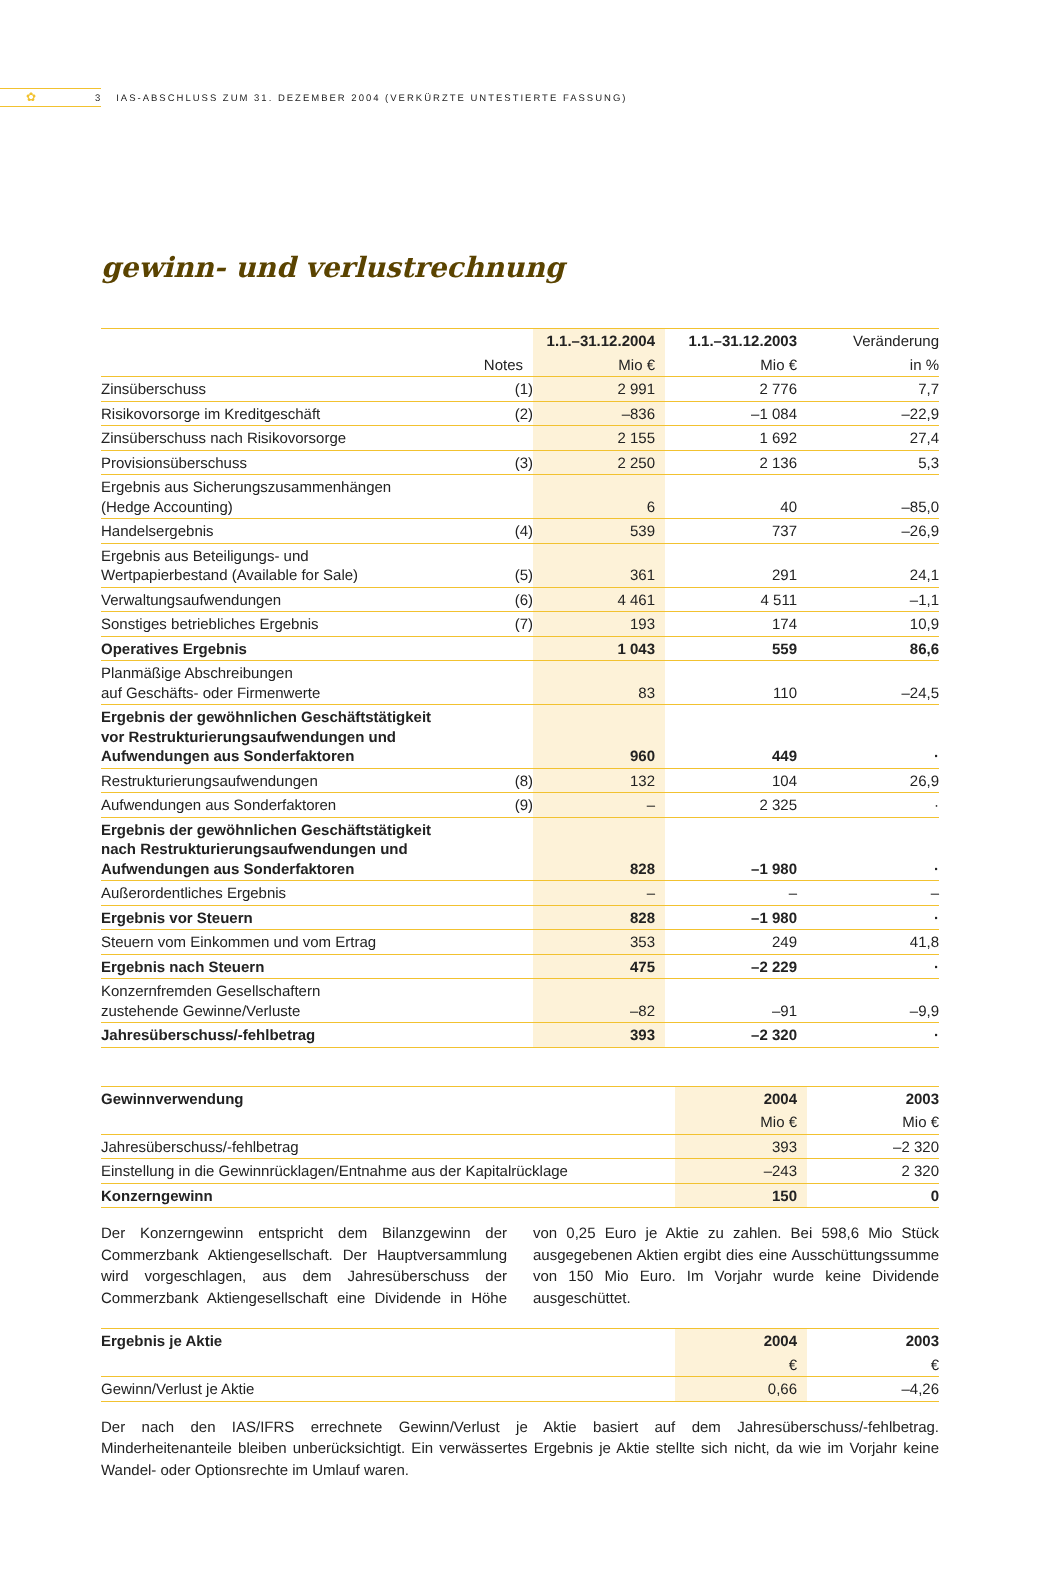✿
3 IAS-ABSCHLUSS ZUM 31. DEZEMBER 2004 (VERKÜRZTE UNTESTIERTE FASSUNG)
gewinn- und verlustrechnung
| | | 1.1.–31.12.2004 | 1.1.–31.12.2003 | Veränderung |
| --- | --- | --- | --- | --- |
| | Notes | Mio € | Mio € | in % |
| Zinsüberschuss | (1) | 2 991 | 2 776 | 7,7 |
| Risikovorsorge im Kreditgeschäft | (2) | –836 | –1 084 | –22,9 |
| Zinsüberschuss nach Risikovorsorge | | 2 155 | 1 692 | 27,4 |
| Provisionsüberschuss | (3) | 2 250 | 2 136 | 5,3 |
| Ergebnis aus Sicherungszusammenhängen (Hedge Accounting) | | 6 | 40 | –85,0 |
| Handelsergebnis | (4) | 539 | 737 | –26,9 |
| Ergebnis aus Beteiligungs- und Wertpapierbestand (Available for Sale) | (5) | 361 | 291 | 24,1 |
| Verwaltungsaufwendungen | (6) | 4 461 | 4 511 | –1,1 |
| Sonstiges betriebliches Ergebnis | (7) | 193 | 174 | 10,9 |
| Operatives Ergebnis | | 1 043 | 559 | 86,6 |
| Planmäßige Abschreibungen auf Geschäfts- oder Firmenwerte | | 83 | 110 | –24,5 |
| Ergebnis der gewöhnlichen Geschäftstätigkeit vor Restrukturierungsaufwendungen und Aufwendungen aus Sonderfaktoren | | 960 | 449 | · |
| Restrukturierungsaufwendungen | (8) | 132 | 104 | 26,9 |
| Aufwendungen aus Sonderfaktoren | (9) | – | 2 325 | · |
| Ergebnis der gewöhnlichen Geschäftstätigkeit nach Restrukturierungsaufwendungen und Aufwendungen aus Sonderfaktoren | | 828 | –1 980 | · |
| Außerordentliches Ergebnis | | – | – | – |
| Ergebnis vor Steuern | | 828 | –1 980 | · |
| Steuern vom Einkommen und vom Ertrag | | 353 | 249 | 41,8 |
| Ergebnis nach Steuern | | 475 | –2 229 | · |
| Konzernfremden Gesellschaftern zustehende Gewinne/Verluste | | –82 | –91 | –9,9 |
| Jahresüberschuss/-fehlbetrag | | 393 | –2 320 | · |
| Gewinnverwendung | 2004 | 2003 |
| --- | --- | --- |
| | Mio € | Mio € |
| Jahresüberschuss/-fehlbetrag | 393 | –2 320 |
| Einstellung in die Gewinnrücklagen/Entnahme aus der Kapitalrücklage | –243 | 2 320 |
| Konzerngewinn | 150 | 0 |
Der Konzerngewinn entspricht dem Bilanzgewinn der Commerzbank Aktiengesellschaft. Der Hauptversammlung wird vorgeschlagen, aus dem Jahresüberschuss der Commerzbank Aktiengesellschaft eine Dividende in Höhe von 0,25 Euro je Aktie zu zahlen. Bei 598,6 Mio Stück ausgegebenen Aktien ergibt dies eine Ausschüttungssumme von 150 Mio Euro. Im Vorjahr wurde keine Dividende ausgeschüttet.
| Ergebnis je Aktie | 2004 | 2003 |
| --- | --- | --- |
| | € | € |
| Gewinn/Verlust je Aktie | 0,66 | –4,26 |
Der nach den IAS/IFRS errechnete Gewinn/Verlust je Aktie basiert auf dem Jahresüberschuss/-fehlbetrag. Minderheitenanteile bleiben unberücksichtigt. Ein verwässertes Ergebnis je Aktie stellte sich nicht, da wie im Vorjahr keine Wandel- oder Optionsrechte im Umlauf waren.